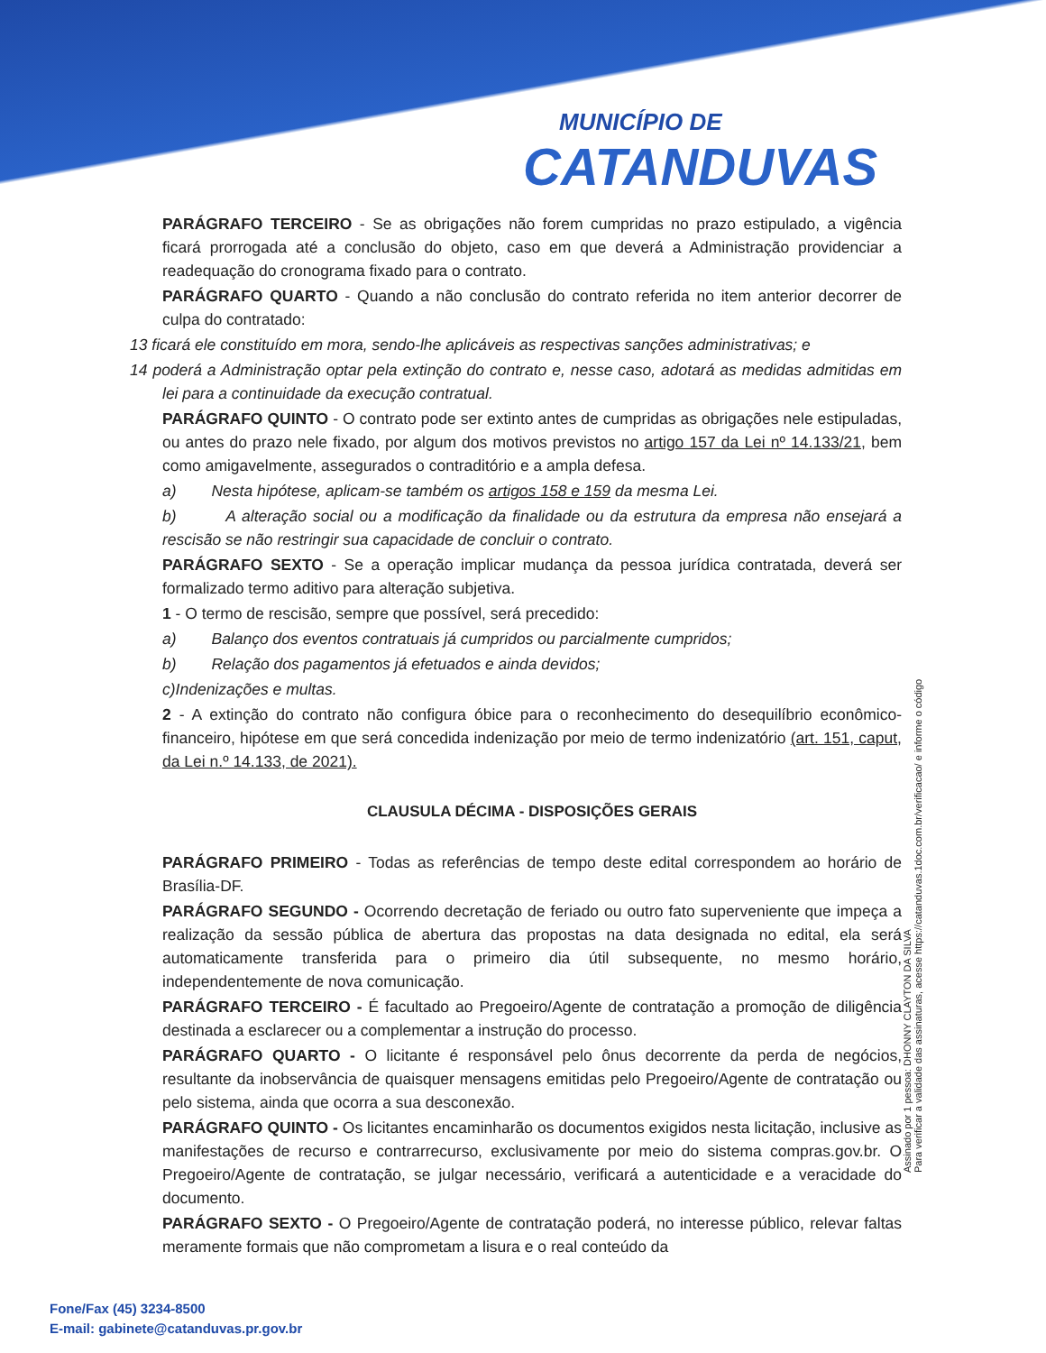MUNICÍPIO DE
CATANDUVAS
PARÁGRAFO TERCEIRO - Se as obrigações não forem cumpridas no prazo estipulado, a vigência ficará prorrogada até a conclusão do objeto, caso em que deverá a Administração providenciar a readequação do cronograma fixado para o contrato.
PARÁGRAFO QUARTO - Quando a não conclusão do contrato referida no item anterior decorrer de culpa do contratado:
13 ficará ele constituído em mora, sendo-lhe aplicáveis as respectivas sanções administrativas; e
14 poderá a Administração optar pela extinção do contrato e, nesse caso, adotará as medidas admitidas em lei para a continuidade da execução contratual.
PARÁGRAFO QUINTO - O contrato pode ser extinto antes de cumpridas as obrigações nele estipuladas, ou antes do prazo nele fixado, por algum dos motivos previstos no artigo 157 da Lei nº 14.133/21, bem como amigavelmente, assegurados o contraditório e a ampla defesa.
a) Nesta hipótese, aplicam-se também os artigos 158 e 159 da mesma Lei.
b) A alteração social ou a modificação da finalidade ou da estrutura da empresa não ensejará a rescisão se não restringir sua capacidade de concluir o contrato.
PARÁGRAFO SEXTO - Se a operação implicar mudança da pessoa jurídica contratada, deverá ser formalizado termo aditivo para alteração subjetiva.
1 - O termo de rescisão, sempre que possível, será precedido:
a) Balanço dos eventos contratuais já cumpridos ou parcialmente cumpridos;
b) Relação dos pagamentos já efetuados e ainda devidos;
c)Indenizações e multas.
2 - A extinção do contrato não configura óbice para o reconhecimento do desequilíbrio econômico-financeiro, hipótese em que será concedida indenização por meio de termo indenizatório (art. 151, caput, da Lei n.º 14.133, de 2021).
CLAUSULA DÉCIMA - DISPOSIÇÕES GERAIS
PARÁGRAFO PRIMEIRO - Todas as referências de tempo deste edital correspondem ao horário de Brasília-DF.
PARÁGRAFO SEGUNDO - Ocorrendo decretação de feriado ou outro fato superveniente que impeça a realização da sessão pública de abertura das propostas na data designada no edital, ela será automaticamente transferida para o primeiro dia útil subsequente, no mesmo horário, independentemente de nova comunicação.
PARÁGRAFO TERCEIRO - É facultado ao Pregoeiro/Agente de contratação a promoção de diligência destinada a esclarecer ou a complementar a instrução do processo.
PARÁGRAFO QUARTO - O licitante é responsável pelo ônus decorrente da perda de negócios, resultante da inobservância de quaisquer mensagens emitidas pelo Pregoeiro/Agente de contratação ou pelo sistema, ainda que ocorra a sua desconexão.
PARÁGRAFO QUINTO - Os licitantes encaminharão os documentos exigidos nesta licitação, inclusive as manifestações de recurso e contrarrecurso, exclusivamente por meio do sistema compras.gov.br. O Pregoeiro/Agente de contratação, se julgar necessário, verificará a autenticidade e a veracidade do documento.
PARÁGRAFO SEXTO - O Pregoeiro/Agente de contratação poderá, no interesse público, relevar faltas meramente formais que não comprometam a lisura e o real conteúdo da
Assinado por 1 pessoa: DHONNY CLAYTON DA SILVA
Para verificar a validade das assinaturas, acesse https://catanduvas.1doc.com.br/verificacao/ e informe o código
Fone/Fax (45) 3234-8500
E-mail: gabinete@catanduvas.pr.gov.br